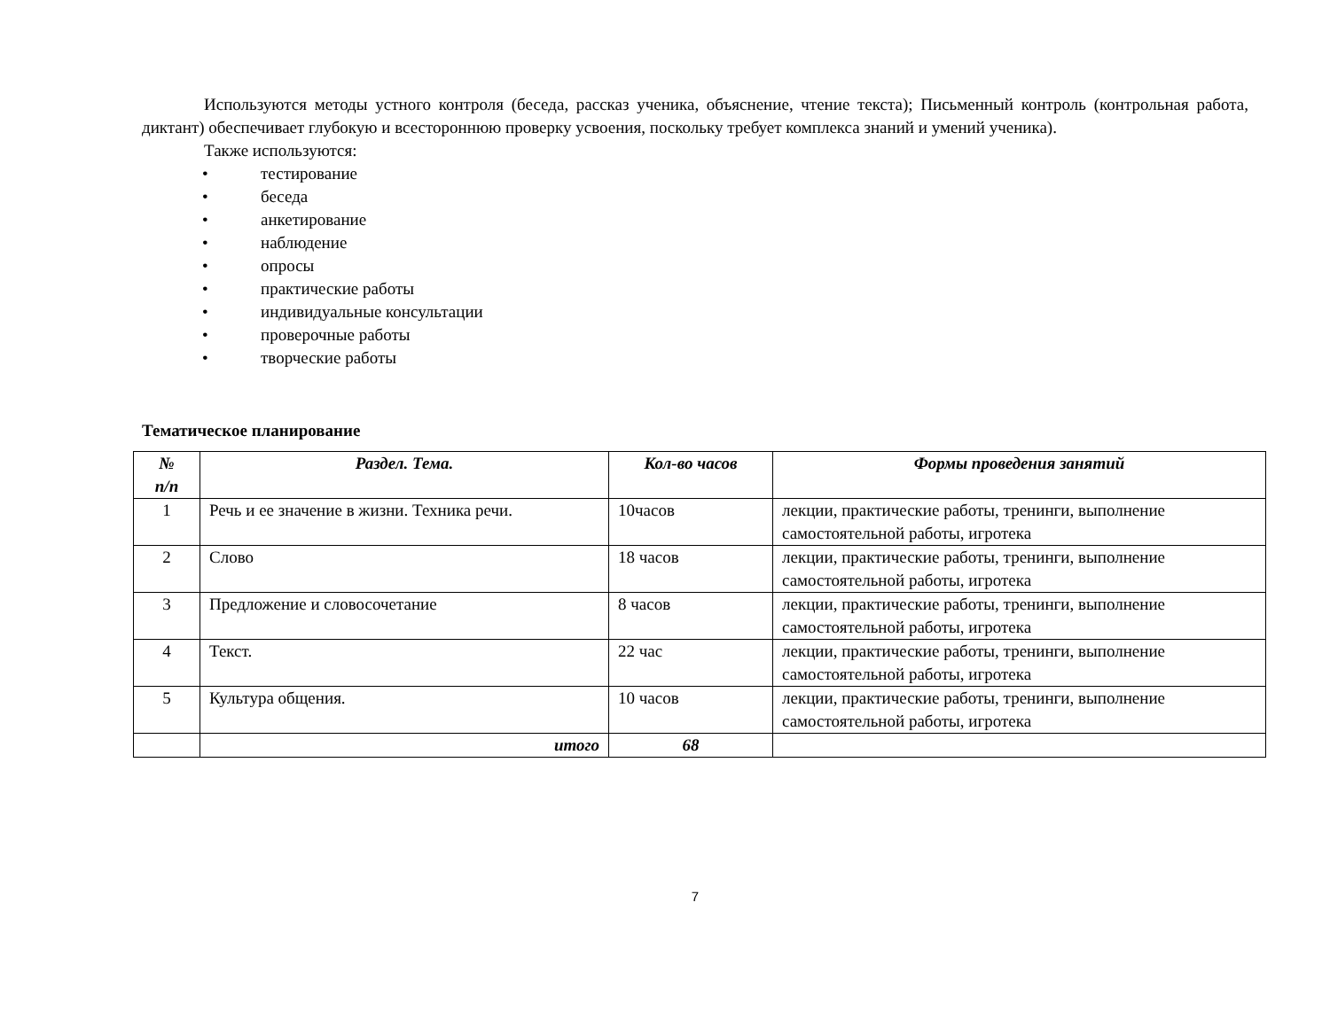Используются методы устного контроля (беседа, рассказ ученика, объяснение, чтение текста); Письменный контроль (контрольная работа, диктант) обеспечивает глубокую и всестороннюю проверку усвоения, поскольку требует комплекса знаний и умений ученика).
Также используются:
• тестирование
• беседа
• анкетирование
• наблюдение
• опросы
• практические работы
• индивидуальные консультации
• проверочные работы
• творческие работы
Тематическое планирование
| № п/п | Раздел. Тема. | Кол-во часов | Формы проведения занятий |
| --- | --- | --- | --- |
| 1 | Речь и ее значение в жизни. Техника речи. | 10часов | лекции, практические работы, тренинги, выполнение самостоятельной работы, игротека |
| 2 | Слово | 18 часов | лекции, практические работы, тренинги, выполнение самостоятельной работы, игротека |
| 3 | Предложение и словосочетание | 8 часов | лекции, практические работы, тренинги, выполнение самостоятельной работы, игротека |
| 4 | Текст. | 22 час | лекции, практические работы, тренинги, выполнение самостоятельной работы, игротека |
| 5 | Культура общения. | 10 часов | лекции, практические работы, тренинги, выполнение самостоятельной работы, игротека |
| | итого | 68 | |
7